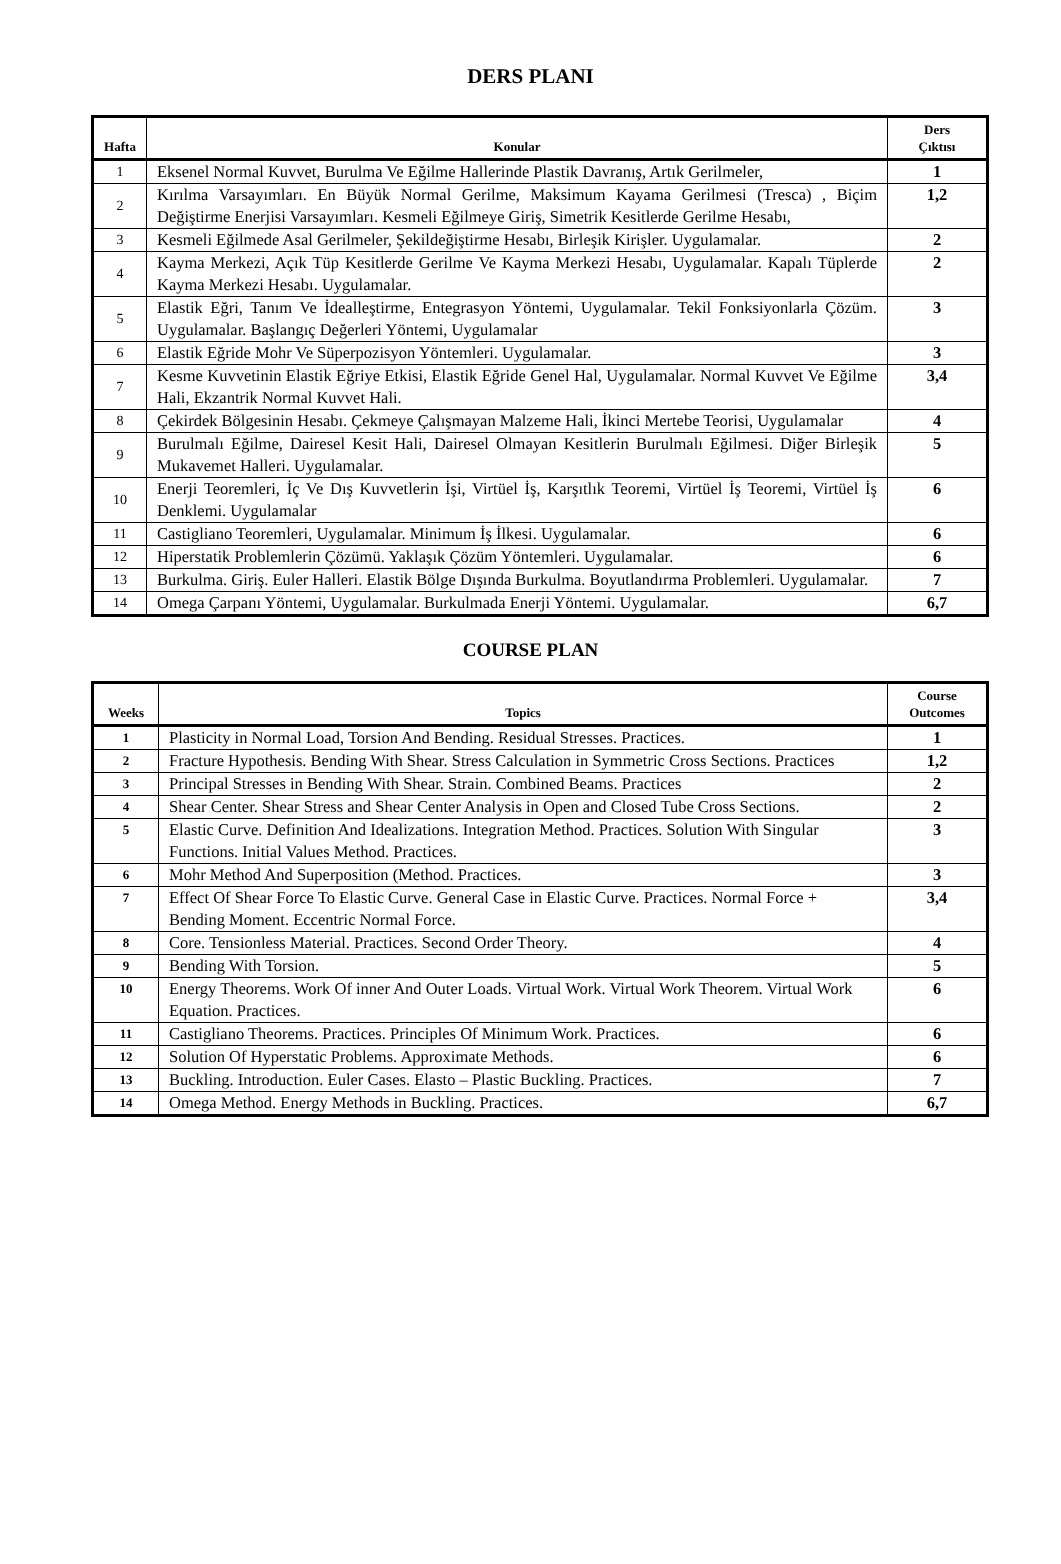DERS PLANI
| Hafta | Konular | Ders Çıktısı |
| --- | --- | --- |
| 1 | Eksenel Normal Kuvvet, Burulma Ve Eğilme Hallerinde Plastik Davranış, Artık Gerilmeler, | 1 |
| 2 | Kırılma Varsayımları. En Büyük Normal Gerilme, Maksimum Kayama Gerilmesi (Tresca) , Biçim Değiştirme Enerjisi Varsayımları. Kesmeli Eğilmeye Giriş, Simetrik Kesitlerde Gerilme Hesabı, | 1,2 |
| 3 | Kesmeli Eğilmede Asal Gerilmeler, Şekildeğiştirme Hesabı, Birleşik Kirişler. Uygulamalar. | 2 |
| 4 | Kayma Merkezi, Açık Tüp Kesitlerde Gerilme Ve Kayma Merkezi Hesabı, Uygulamalar. Kapalı Tüplerde Kayma Merkezi Hesabı. Uygulamalar. | 2 |
| 5 | Elastik Eğri, Tanım Ve İdealleştirme, Entegrasyon Yöntemi, Uygulamalar. Tekil Fonksiyonlarla Çözüm. Uygulamalar. Başlangıç Değerleri Yöntemi, Uygulamalar | 3 |
| 6 | Elastik Eğride Mohr Ve Süperpozisyon Yöntemleri. Uygulamalar. | 3 |
| 7 | Kesme Kuvvetinin Elastik Eğriye Etkisi, Elastik Eğride Genel Hal, Uygulamalar. Normal Kuvvet Ve Eğilme Hali, Ekzantrik Normal Kuvvet Hali. | 3,4 |
| 8 | Çekirdek Bölgesinin Hesabı. Çekmeye Çalışmayan Malzeme Hali, İkinci Mertebe Teorisi, Uygulamalar | 4 |
| 9 | Burulmalı Eğilme, Dairesel Kesit Hali, Dairesel Olmayan Kesitlerin Burulmalı Eğilmesi. Diğer Birleşik Mukavemet Halleri. Uygulamalar. | 5 |
| 10 | Enerji Teoremleri, İç Ve Dış Kuvvetlerin İşi, Virtüel İş, Karşıtlık Teoremi, Virtüel İş Teoremi, Virtüel İş Denklemi. Uygulamalar | 6 |
| 11 | Castigliano Teoremleri, Uygulamalar. Minimum İş İlkesi. Uygulamalar. | 6 |
| 12 | Hiperstatik Problemlerin Çözümü. Yaklaşık Çözüm Yöntemleri. Uygulamalar. | 6 |
| 13 | Burkulma. Giriş. Euler Halleri. Elastik Bölge Dışında Burkulma. Boyutlandırma Problemleri. Uygulamalar. | 7 |
| 14 | Omega Çarpanı Yöntemi, Uygulamalar. Burkulmada Enerji Yöntemi. Uygulamalar. | 6,7 |
COURSE PLAN
| Weeks | Topics | Course Outcomes |
| --- | --- | --- |
| 1 | Plasticity in Normal Load, Torsion And Bending. Residual Stresses. Practices. | 1 |
| 2 | Fracture Hypothesis. Bending With Shear. Stress Calculation in Symmetric Cross Sections. Practices | 1,2 |
| 3 | Principal Stresses in Bending With Shear. Strain. Combined Beams. Practices | 2 |
| 4 | Shear Center. Shear Stress and Shear Center Analysis in Open and Closed Tube Cross Sections. | 2 |
| 5 | Elastic Curve. Definition And Idealizations. Integration Method. Practices. Solution With Singular Functions. Initial Values Method. Practices. | 3 |
| 6 | Mohr Method And Superposition (Method. Practices. | 3 |
| 7 | Effect Of Shear Force To Elastic Curve. General Case in Elastic Curve. Practices. Normal Force + Bending Moment. Eccentric Normal Force. | 3,4 |
| 8 | Core. Tensionless Material. Practices. Second Order Theory. | 4 |
| 9 | Bending With Torsion. | 5 |
| 10 | Energy Theorems. Work Of inner And Outer Loads. Virtual Work. Virtual Work Theorem. Virtual Work Equation. Practices. | 6 |
| 11 | Castigliano Theorems. Practices. Principles Of Minimum Work. Practices. | 6 |
| 12 | Solution Of Hyperstatic Problems. Approximate Methods. | 6 |
| 13 | Buckling. Introduction. Euler Cases. Elasto – Plastic Buckling. Practices. | 7 |
| 14 | Omega Method. Energy Methods in Buckling. Practices. | 6,7 |